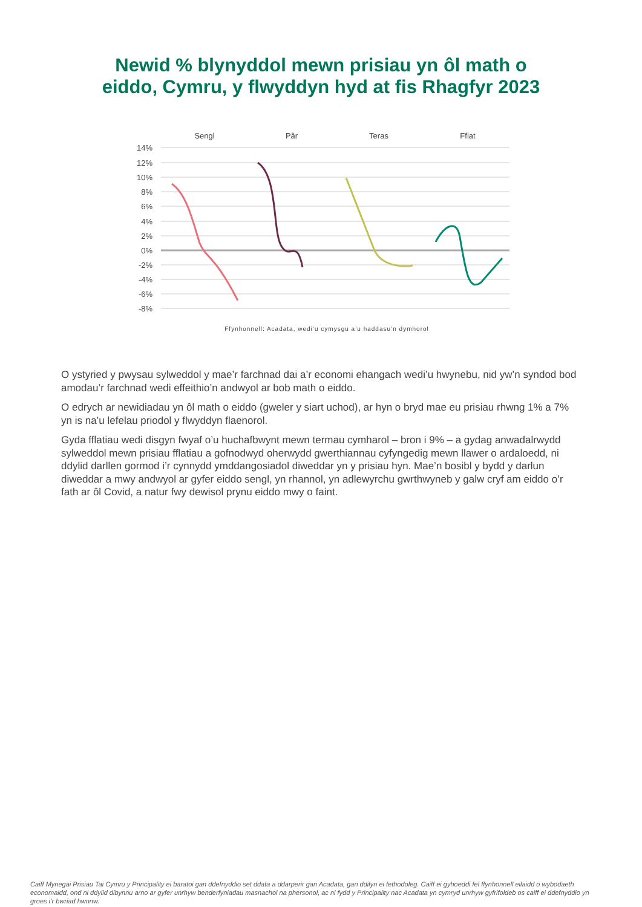Newid % blynyddol mewn prisiau yn ôl math o
eiddo, Cymru, y flwyddyn hyd at fis Rhagfyr 2023
Sengl
Pâr
Teras
Fflat
14%
12%
10%
8%
6%
4%
2%
0%
-2%
-4%
-6%
-8%
Ffynhonnell: Acadata, wedi’u cymysgu a’u haddasu’n dymhorol
O ystyried y pwysau sylweddol y mae’r farchnad dai a’r economi ehangach wedi’u hwynebu, nid yw’n syndod bod amodau’r farchnad wedi effeithio’n andwyol ar bob math o eiddo.
O edrych ar newidiadau yn ôl math o eiddo (gweler y siart uchod), ar hyn o bryd mae eu prisiau rhwng 1% a 7% yn is na’u lefelau priodol y flwyddyn flaenorol.
Gyda fflatiau wedi disgyn fwyaf o’u huchafbwynt mewn termau cymharol – bron i 9% – a gydag anwadalrwydd sylweddol mewn prisiau fflatiau a gofnodwyd oherwydd gwerthiannau cyfyngedig mewn llawer o ardaloedd, ni ddylid darllen gormod i’r cynnydd ymddangosiadol diweddar yn y prisiau hyn. Mae’n bosibl y bydd y darlun diweddar a mwy andwyol ar gyfer eiddo sengl, yn rhannol, yn adlewyrchu gwrthwyneb y galw cryf am eiddo o’r fath ar ôl Covid, a natur fwy dewisol prynu eiddo mwy o faint.
Caiff Mynegai Prisiau Tai Cymru y Principality ei baratoi gan ddefnyddio set ddata a ddarperir gan Acadata, gan ddilyn ei fethodoleg. Caiff ei gyhoeddi fel ffynhonnell eilaidd o wybodaeth economaidd, ond ni ddylid dibynnu arno ar gyfer unrhyw benderfyniadau masnachol na phersonol, ac ni fydd y Principality nac Acadata yn cymryd unrhyw gyfrifoldeb os caiff ei ddefnyddio yn groes i’r bwriad hwnnw.